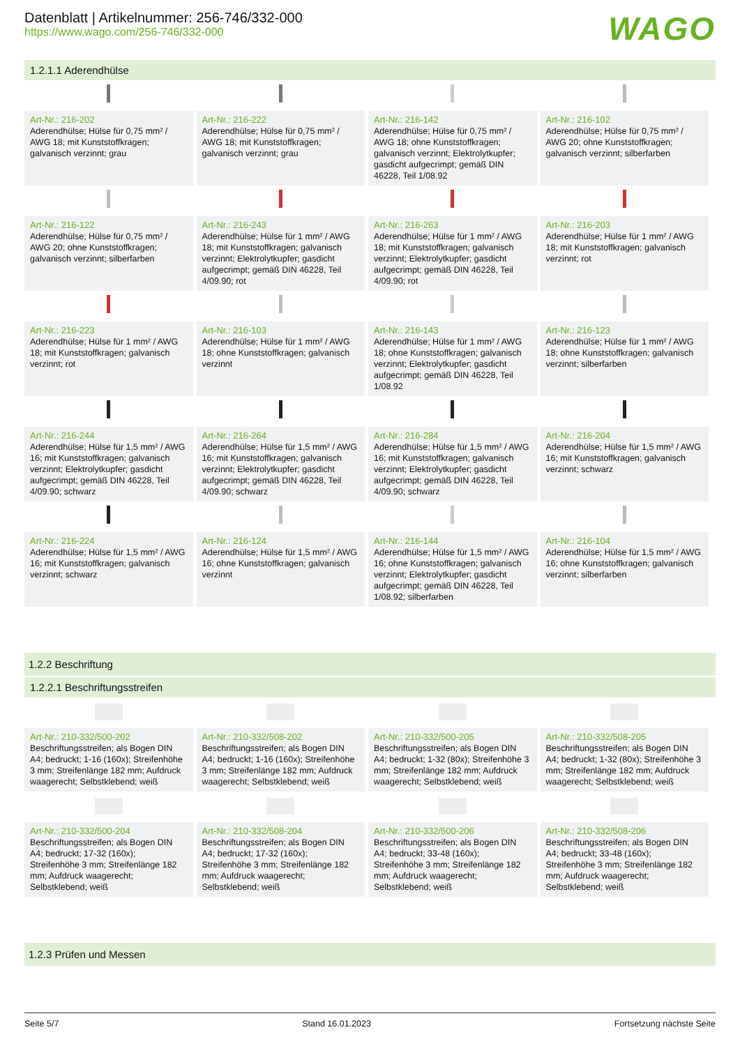Datenblatt | Artikelnummer: 256-746/332-000
https://www.wago.com/256-746/332-000
WAGO
1.2.1.1 Aderendhülse
| Art-Nr.: 216-202 Aderendhülse; Hülse für 0,75 mm² / AWG 18; mit Kunststoffkragen; galvanisch verzinnt; grau | Art-Nr.: 216-222 Aderendhülse; Hülse für 0,75 mm² / AWG 18; mit Kunststoffkragen; galvanisch verzinnt; grau | Art-Nr.: 216-142 Aderendhülse; Hülse für 0,75 mm² / AWG 18; ohne Kunststoffkragen; galvanisch verzinnt; Elektrolytkupfer; gasdicht aufgecrimpt; gemäß DIN 46228, Teil 1/08.92 | Art-Nr.: 216-102 Aderendhülse; Hülse für 0,75 mm² / AWG 20; ohne Kunststoffkragen; galvanisch verzinnt; silberfarben |
| Art-Nr.: 216-122 Aderendhülse; Hülse für 0,75 mm² / AWG 20; ohne Kunststoffkragen; galvanisch verzinnt; silberfarben | Art-Nr.: 216-243 Aderendhülse; Hülse für 1 mm² / AWG 18; mit Kunststoffkragen; galvanisch verzinnt; Elektrolytkupfer; gasdicht aufgecrimpt; gemäß DIN 46228, Teil 4/09.90; rot | Art-Nr.: 216-263 Aderendhülse; Hülse für 1 mm² / AWG 18; mit Kunststoffkragen; galvanisch verzinnt; Elektrolytkupfer; gasdicht aufgecrimpt; gemäß DIN 46228, Teil 4/09.90; rot | Art-Nr.: 216-203 Aderendhülse; Hülse für 1 mm² / AWG 18; mit Kunststoffkragen; galvanisch verzinnt; rot |
| Art-Nr.: 216-223 Aderendhülse; Hülse für 1 mm² / AWG 18; mit Kunststoffkragen; galvanisch verzinnt; rot | Art-Nr.: 216-103 Aderendhülse; Hülse für 1 mm² / AWG 18; ohne Kunststoffkragen; galvanisch verzinnt | Art-Nr.: 216-143 Aderendhülse; Hülse für 1 mm² / AWG 18; ohne Kunststoffkragen; galvanisch verzinnt; Elektrolytkupfer; gasdicht aufgecrimpt; gemäß DIN 46228, Teil 1/08.92 | Art-Nr.: 216-123 Aderendhülse; Hülse für 1 mm² / AWG 18; ohne Kunststoffkragen; galvanisch verzinnt; silberfarben |
| Art-Nr.: 216-244 Aderendhülse; Hülse für 1,5 mm² / AWG 16; mit Kunststoffkragen; galvanisch verzinnt; Elektrolytkupfer; gasdicht aufgecrimpt; gemäß DIN 46228, Teil 4/09.90; schwarz | Art-Nr.: 216-264 Aderendhülse; Hülse für 1,5 mm² / AWG 16; mit Kunststoffkragen; galvanisch verzinnt; Elektrolytkupfer; gasdicht aufgecrimpt; gemäß DIN 46228, Teil 4/09.90; schwarz | Art-Nr.: 216-284 Aderendhülse; Hülse für 1,5 mm² / AWG 16; mit Kunststoffkragen; galvanisch verzinnt; Elektrolytkupfer; gasdicht aufgecrimpt; gemäß DIN 46228, Teil 4/09.90; schwarz | Art-Nr.: 216-204 Aderendhülse; Hülse für 1,5 mm² / AWG 16; mit Kunststoffkragen; galvanisch verzinnt; schwarz |
| Art-Nr.: 216-224 Aderendhülse; Hülse für 1,5 mm² / AWG 16; mit Kunststoffkragen; galvanisch verzinnt; schwarz | Art-Nr.: 216-124 Aderendhülse; Hülse für 1,5 mm² / AWG 16; ohne Kunststoffkragen; galvanisch verzinnt | Art-Nr.: 216-144 Aderendhülse; Hülse für 1,5 mm² / AWG 16; ohne Kunststoffkragen; galvanisch verzinnt; Elektrolytkupfer; gasdicht aufgecrimpt; gemäß DIN 46228, Teil 1/08.92; silberfarben | Art-Nr.: 216-104 Aderendhülse; Hülse für 1,5 mm² / AWG 16; ohne Kunststoffkragen; galvanisch verzinnt; silberfarben |
1.2.2 Beschriftung
1.2.2.1 Beschriftungsstreifen
| Art-Nr.: 210-332/500-202 Beschriftungsstreifen; als Bogen DIN A4; bedruckt; 1-16 (160x); Streifenhöhe 3 mm; Streifenlänge 182 mm; Aufdruck waagerecht; Selbstklebend; weiß | Art-Nr.: 210-332/508-202 Beschriftungsstreifen; als Bogen DIN A4; bedruckt; 1-16 (160x); Streifenhöhe 3 mm; Streifenlänge 182 mm; Aufdruck waagerecht; Selbstklebend; weiß | Art-Nr.: 210-332/500-205 Beschriftungsstreifen; als Bogen DIN A4; bedruckt; 1-32 (80x); Streifenhöhe 3 mm; Streifenlänge 182 mm; Aufdruck waagerecht; Selbstklebend; weiß | Art-Nr.: 210-332/508-205 Beschriftungsstreifen; als Bogen DIN A4; bedruckt; 1-32 (80x); Streifenhöhe 3 mm; Streifenlänge 182 mm; Aufdruck waagerecht; Selbstklebend; weiß |
| Art-Nr.: 210-332/500-204 Beschriftungsstreifen; als Bogen DIN A4; bedruckt; 17-32 (160x); Streifenhöhe 3 mm; Streifenlänge 182 mm; Aufdruck waagerecht; Selbstklebend; weiß | Art-Nr.: 210-332/508-204 Beschriftungsstreifen; als Bogen DIN A4; bedruckt; 17-32 (160x); Streifenhöhe 3 mm; Streifenlänge 182 mm; Aufdruck waagerecht; Selbstklebend; weiß | Art-Nr.: 210-332/500-206 Beschriftungsstreifen; als Bogen DIN A4; bedruckt; 33-48 (160x); Streifenhöhe 3 mm; Streifenlänge 182 mm; Aufdruck waagerecht; Selbstklebend; weiß | Art-Nr.: 210-332/508-206 Beschriftungsstreifen; als Bogen DIN A4; bedruckt; 33-48 (160x); Streifenhöhe 3 mm; Streifenlänge 182 mm; Aufdruck waagerecht; Selbstklebend; weiß |
1.2.3 Prüfen und Messen
Seite 5/7 Stand 16.01.2023 Fortsetzung nächste Seite